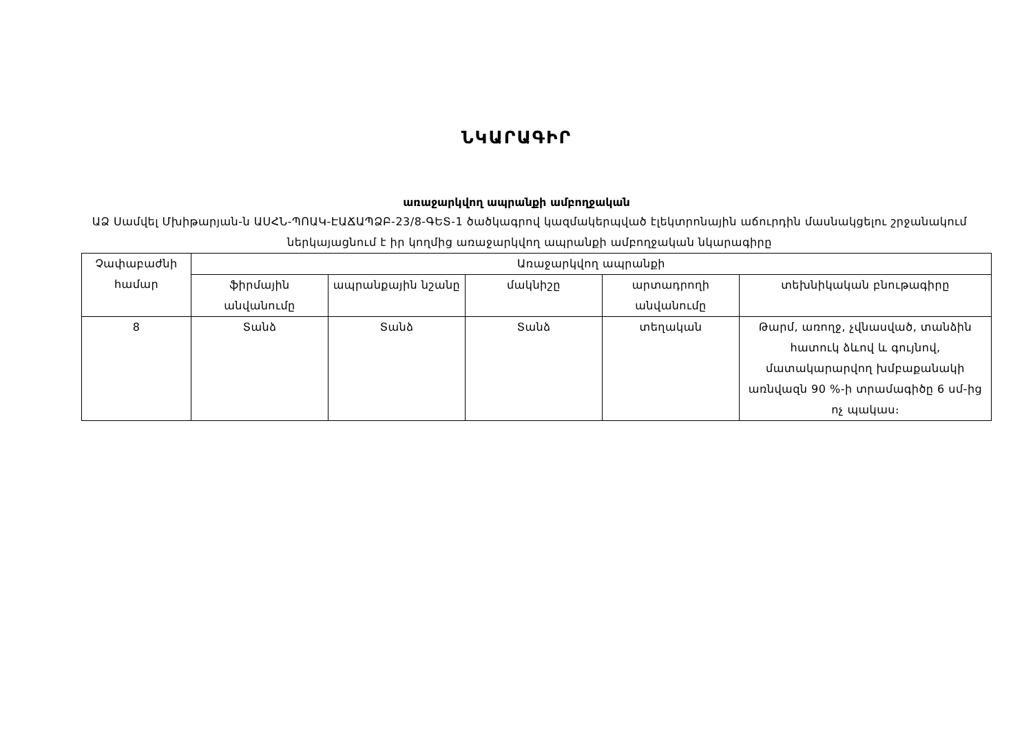ՆԿԱՐԱԳԻՐ
առաջարկվող ապրանքի ամբողջական
ԱՁ Սամվել Մխիթարյան-ն ԱՍՀՆ-ՊՈԱԿ-ԷԱՃԱՊՁԲ-23/8-ԳԵՏ-1 ծածկագրով կազմակերպված էլեկտրոնային աճուրդին մասնակցելու շրջանակում ներկայացնում է իր կողմից առաջարկվող ապրանքի ամբողջական նկարագիրը
| Չափաբաժնի համար | Առաջարկվող ապրանքի | | | | |
| --- | --- | --- | --- | --- | --- |
| | ֆիրմային անվանումը | ապրանքային նշանը | մակնիշը | արտադրողի անվանումը | տեխնիկական բնութագիրը |
| 8 | Տանձ | Տանձ | Տանձ | տեղական | Թարմ, առողջ, չվնասված, տանձին հատուկ ձևով և գույնով, մատակարարվող խմբաքանակի առնվազն 90 %-ի տրամագիծը 6 սմ-ից ոչ պակաս։ |